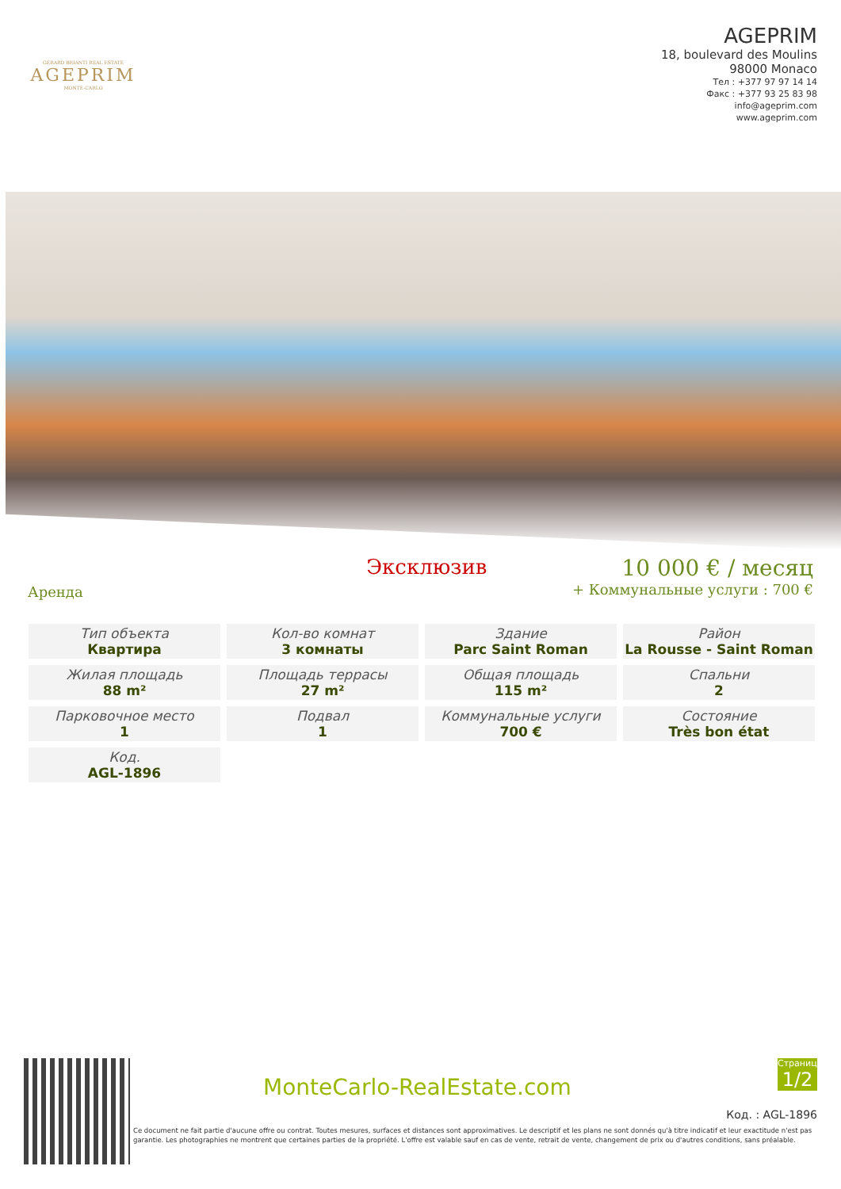GÉRARD BRIANTI REAL ESTATE
AGEPRIM
MONTE-CARLO
AGEPRIM
18, boulevard des Moulins
98000 Monaco
Тел : +377 97 97 14 14
Факс : +377 93 25 83 98
info@ageprim.com
www.ageprim.com
Аренда
Эксклюзив 10 000 € / месяц
+ Коммунальные услуги : 700 €
| Тип объекта Квартира | Кол-во комнат 3 комнаты | Здание Parc Saint Roman | Район La Rousse - Saint Roman |
| Жилая площадь 88 m² | Площадь террасы 27 m² | Общая площадь 115 m² | Спальни 2 |
| Парковочное место 1 | Подвал 1 | Коммунальные услуги 700 € | Состояние Très bon état |
| Код. AGL-1896 | | | |
MonteCarlo-RealEstate.com
Страница
1/2
Код. : AGL-1896
Ce document ne fait partie d'aucune offre ou contrat. Toutes mesures, surfaces et distances sont approximatives. Le descriptif et les plans ne sont donnés qu'à titre indicatif et leur exactitude n'est pas garantie. Les photographies ne montrent que certaines parties de la propriété. L'offre est valable sauf en cas de vente, retrait de vente, changement de prix ou d'autres conditions, sans préalable.